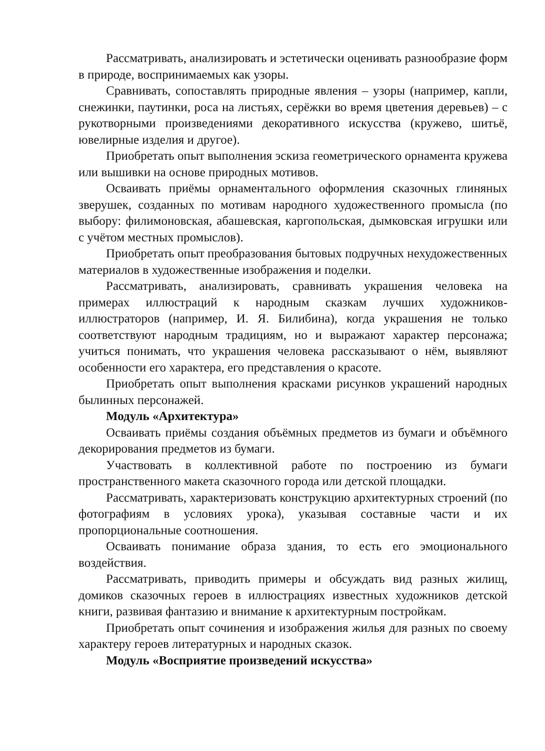Рассматривать, анализировать и эстетически оценивать разнообразие форм в природе, воспринимаемых как узоры.
Сравнивать, сопоставлять природные явления – узоры (например, капли, снежинки, паутинки, роса на листьях, серёжки во время цветения деревьев) – с рукотворными произведениями декоративного искусства (кружево, шитьё, ювелирные изделия и другое).
Приобретать опыт выполнения эскиза геометрического орнамента кружева или вышивки на основе природных мотивов.
Осваивать приёмы орнаментального оформления сказочных глиняных зверушек, созданных по мотивам народного художественного промысла (по выбору: филимоновская, абашевская, каргопольская, дымковская игрушки или с учётом местных промыслов).
Приобретать опыт преобразования бытовых подручных нехудожественных материалов в художественные изображения и поделки.
Рассматривать, анализировать, сравнивать украшения человека на примерах иллюстраций к народным сказкам лучших художников-иллюстраторов (например, И. Я. Билибина), когда украшения не только соответствуют народным традициям, но и выражают характер персонажа; учиться понимать, что украшения человека рассказывают о нём, выявляют особенности его характера, его представления о красоте.
Приобретать опыт выполнения красками рисунков украшений народных былинных персонажей.
Модуль «Архитектура»
Осваивать приёмы создания объёмных предметов из бумаги и объёмного декорирования предметов из бумаги.
Участвовать в коллективной работе по построению из бумаги пространственного макета сказочного города или детской площадки.
Рассматривать, характеризовать конструкцию архитектурных строений (по фотографиям в условиях урока), указывая составные части и их пропорциональные соотношения.
Осваивать понимание образа здания, то есть его эмоционального воздействия.
Рассматривать, приводить примеры и обсуждать вид разных жилищ, домиков сказочных героев в иллюстрациях известных художников детской книги, развивая фантазию и внимание к архитектурным постройкам.
Приобретать опыт сочинения и изображения жилья для разных по своему характеру героев литературных и народных сказок.
Модуль «Восприятие произведений искусства»